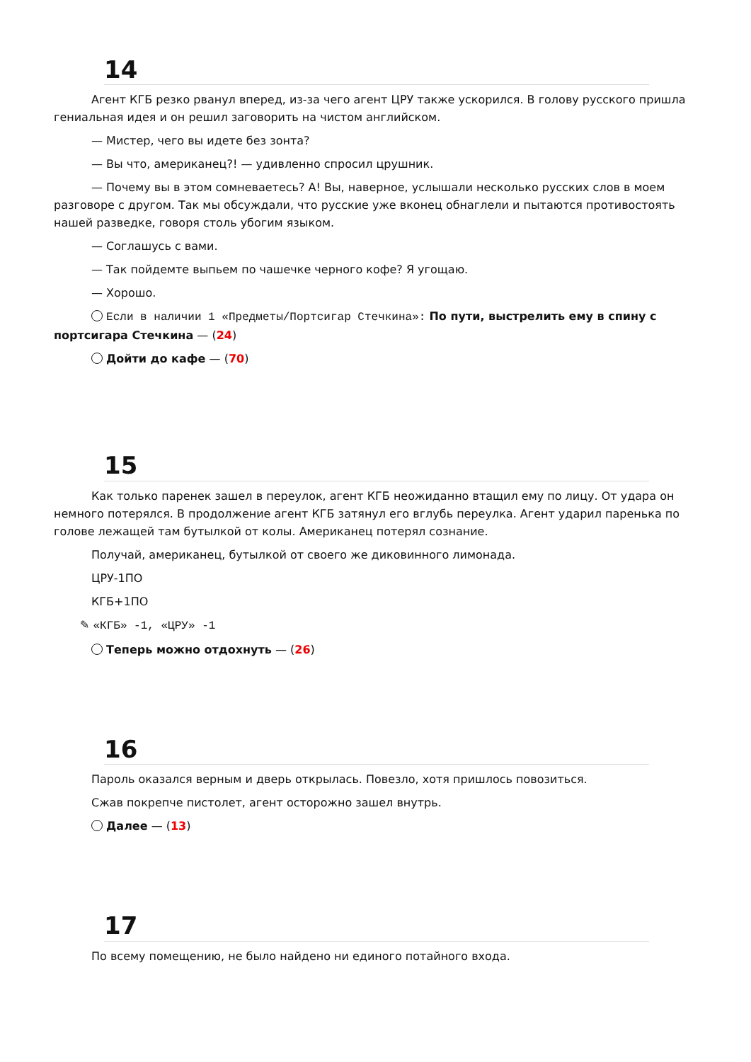14
Агент КГБ резко рванул вперед, из-за чего агент ЦРУ также ускорился. В голову русского пришла гениальная идея и он решил заговорить на чистом английском.
— Мистер, чего вы идете без зонта?
— Вы что, американец?! — удивленно спросил црушник.
— Почему вы в этом сомневаетесь? А! Вы, наверное, услышали несколько русских слов в моем разговоре с другом. Так мы обсуждали, что русские уже вконец обнаглели и пытаются противостоять нашей разведке, говоря столь убогим языком.
— Соглашусь с вами.
— Так пойдемте выпьем по чашечке черного кофе? Я угощаю.
— Хорошо.
Если в наличии 1 «Предметы/Портсигар Стечкина»: По пути, выстрелить ему в спину с портсигара Стечкина — (24)
Дойти до кафе — (70)
15
Как только паренек зашел в переулок, агент КГБ неожиданно втащил ему по лицу. От удара он немного потерялся. В продолжение агент КГБ затянул его вглубь переулка. Агент ударил паренька по голове лежащей там бутылкой от колы. Американец потерял сознание.
Получай, американец, бутылкой от своего же диковинного лимонада.
ЦРУ-1ПО
КГБ+1ПО
✎ «КГБ» -1, «ЦРУ» -1
Теперь можно отдохнуть — (26)
16
Пароль оказался верным и дверь открылась. Повезло, хотя пришлось повозиться.
Сжав покрепче пистолет, агент осторожно зашел внутрь.
Далее — (13)
17
По всему помещению, не было найдено ни единого потайного входа.